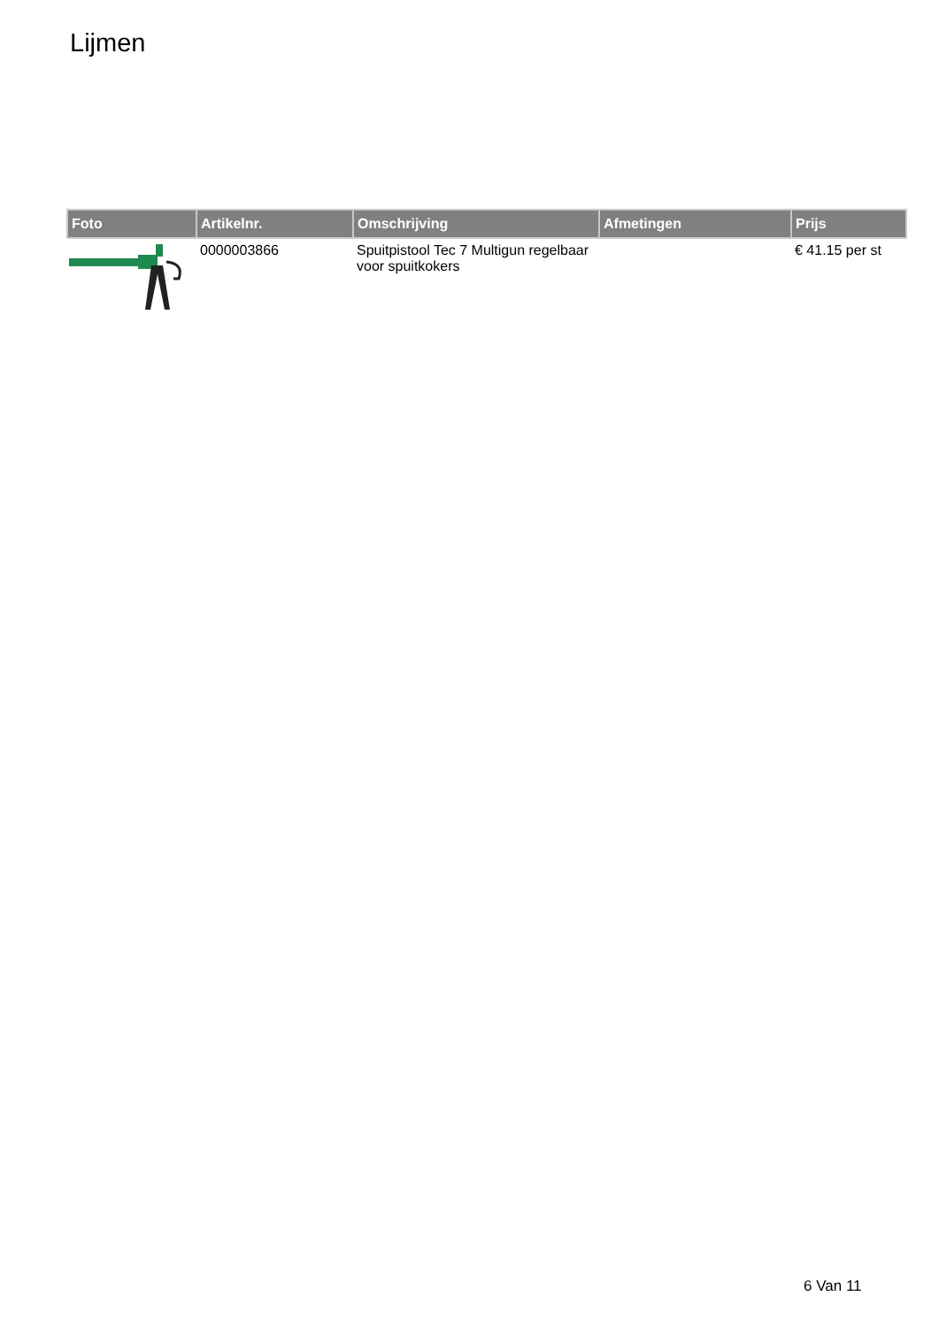Lijmen
| Foto | Artikelnr. | Omschrijving | Afmetingen | Prijs |
| --- | --- | --- | --- | --- |
| | 0000003866 | Spuitpistool Tec 7 Multigun regelbaar voor spuitkokers | | € 41.15 per st |
6 Van 11